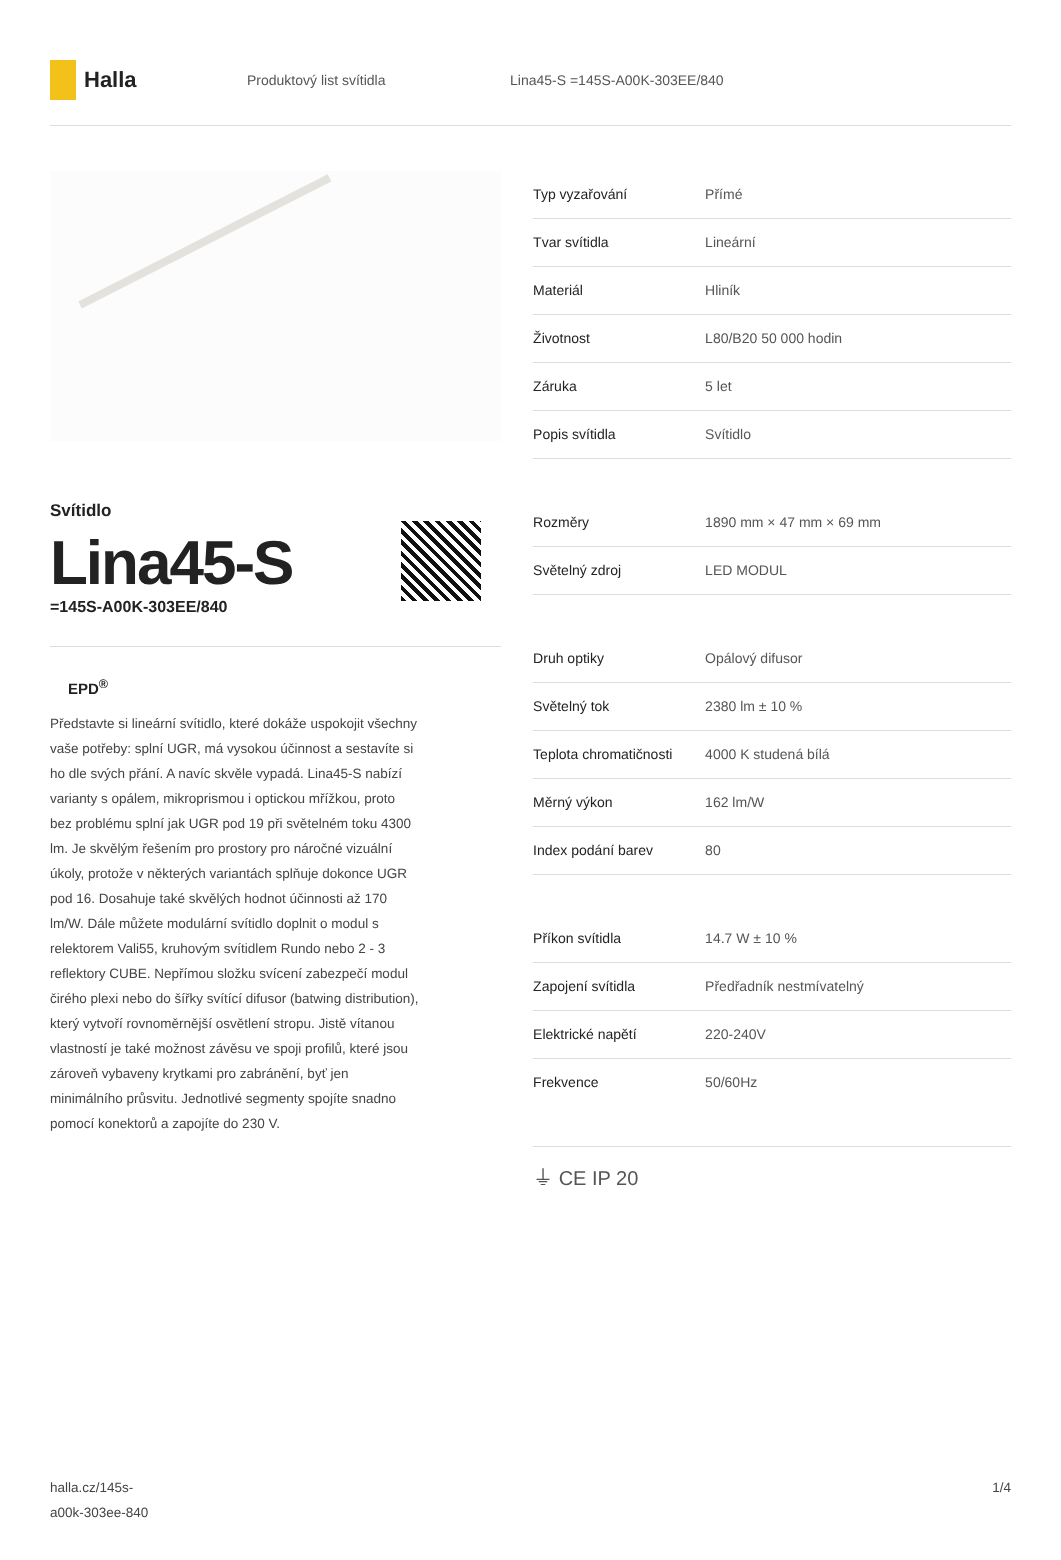Halla
Produktový list svítidla Lina45-S =145S-A00K-303EE/840
Svítidlo
Lina45-S
=145S-A00K-303EE/840
EPD<sup>®</sup>
Představte si lineární svítidlo, které dokáže uspokojit všechny vaše potřeby: splní UGR, má vysokou účinnost a sestavíte si ho dle svých přání. A navíc skvěle vypadá. Lina45-S nabízí varianty s opálem, mikroprismou i optickou mřížkou, proto bez problému splní jak UGR pod 19 při světelném toku 4300 lm. Je skvělým řešením pro prostory pro náročné vizuální úkoly, protože v některých variantách splňuje dokonce UGR pod 16. Dosahuje také skvělých hodnot účinnosti až 170 lm/W. Dále můžete modulární svítidlo doplnit o modul s relektorem Vali55, kruhovým svítidlem Rundo nebo 2 - 3 reflektory CUBE. Nepřímou složku svícení zabezpečí modul čirého plexi nebo do šířky svítící difusor (batwing distribution), který vytvoří rovnoměrnější osvětlení stropu. Jistě vítanou vlastností je také možnost závěsu ve spoji profilů, které jsou zároveň vybaveny krytkami pro zabránění, byť jen minimálního průsvitu. Jednotlivé segmenty spojíte snadno pomocí konektorů a zapojíte do 230 V.
| Typ vyzařování | Přímé |
| Tvar svítidla | Lineární |
| Materiál | Hliník |
| Životnost | L80/B20 50 000 hodin |
| Záruka | 5 let |
| Popis svítidla | Svítidlo |
| Rozměry | 1890 mm × 47 mm × 69 mm |
| Světelný zdroj | LED MODUL |
| Druh optiky | Opálový difusor |
| Světelný tok | 2380 lm ± 10 % |
| Teplota chromatičnosti | 4000 K studená bílá |
| Měrný výkon | 162 lm/W |
| Index podání barev | 80 |
| Příkon svítidla | 14.7 W ± 10 % |
| Zapojení svítidla | Předřadník nestmívatelný |
| Elektrické napětí | 220-240V |
| Frekvence | 50/60Hz |
⏚ CE IP 20
halla.cz/145s-
a00k-303ee-840
1/4